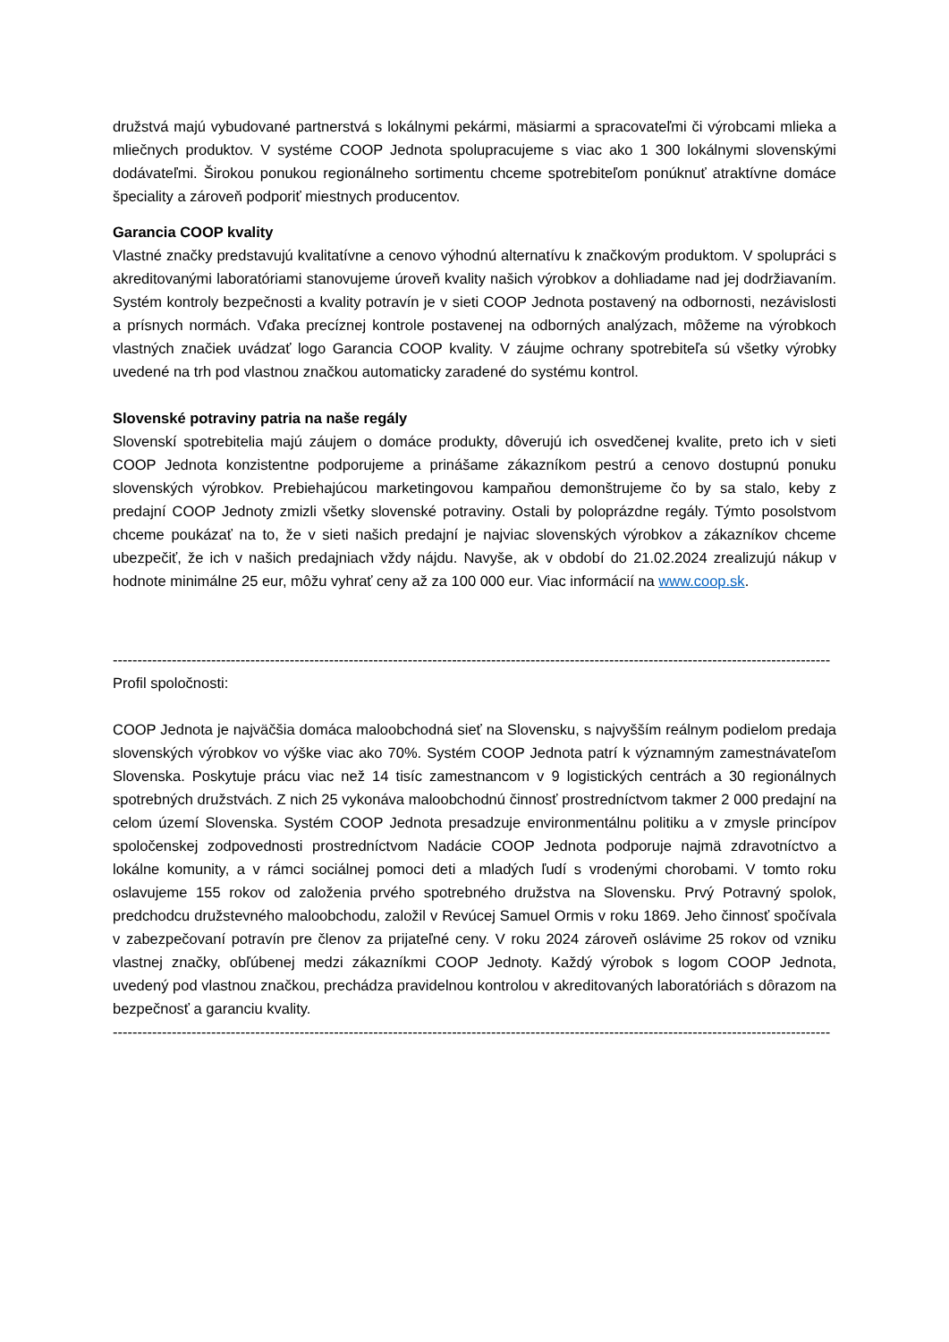družstvá majú vybudované partnerstvá s lokálnymi pekármi, mäsiarmi a spracovateľmi či výrobcami mlieka a mliečnych produktov. V systéme COOP Jednota spolupracujeme s viac ako 1 300 lokálnymi slovenskými dodávateľmi. Širokou ponukou regionálneho sortimentu chceme spotrebiteľom ponúknuť atraktívne domáce špeciality a zároveň podporiť miestnych producentov.
Garancia COOP kvality
Vlastné značky predstavujú kvalitatívne a cenovo výhodnú alternatívu k značkovým produktom. V spolupráci s akreditovanými laboratóriami stanovujeme úroveň kvality našich výrobkov a dohliadame nad jej dodržiavaním. Systém kontroly bezpečnosti a kvality potravín je v sieti COOP Jednota postavený na odbornosti, nezávislosti a prísnych normách. Vďaka precíznej kontrole postavenej na odborných analýzach, môžeme na výrobkoch vlastných značiek uvádzať logo Garancia COOP kvality. V záujme ochrany spotrebiteľa sú všetky výrobky uvedené na trh pod vlastnou značkou automaticky zaradené do systému kontrol.
Slovenské potraviny patria na naše regály
Slovenskí spotrebitelia majú záujem o domáce produkty, dôverujú ich osvedčenej kvalite, preto ich v sieti COOP Jednota konzistentne podporujeme a prinášame zákazníkom pestrú a cenovo dostupnú ponuku slovenských výrobkov. Prebiehajúcou marketingovou kampaňou demonštrujeme čo by sa stalo, keby z predajní COOP Jednoty zmizli všetky slovenské potraviny. Ostali by poloprázdne regály. Týmto posolstvom chceme poukázať na to, že v sieti našich predajní je najviac slovenských výrobkov a zákazníkov chceme ubezpečiť, že ich v našich predajniach vždy nájdu. Navyše, ak v období do 21.02.2024 zrealizujú nákup v hodnote minimálne 25 eur, môžu vyhrať ceny až za 100 000 eur. Viac informácií na www.coop.sk.
--------------------------------------------------------------------------------------------------------------------------------------------------
Profil spoločnosti:
COOP Jednota je najväčšia domáca maloobchodná sieť na Slovensku, s najvyšším reálnym podielom predaja slovenských výrobkov vo výške viac ako 70%. Systém COOP Jednota patrí k významným zamestnávateľom Slovenska. Poskytuje prácu viac než 14 tisíc zamestnancom v 9 logistických centrách a 30 regionálnych spotrebných družstvách. Z nich 25 vykonáva maloobchodnú činnosť prostredníctvom takmer 2 000 predajní na celom území Slovenska. Systém COOP Jednota presadzuje environmentálnu politiku a v zmysle princípov spoločenskej zodpovednosti prostredníctvom Nadácie COOP Jednota podporuje najmä zdravotníctvo a lokálne komunity, a v rámci sociálnej pomoci deti a mladých ľudí s vrodenými chorobami. V tomto roku oslavujeme 155 rokov od založenia prvého spotrebného družstva na Slovensku. Prvý Potravný spolok, predchodcu družstevného maloobchodu, založil v Revúcej Samuel Ormis v roku 1869. Jeho činnosť spočívala v zabezpečovaní potravín pre členov za prijateľné ceny. V roku 2024 zároveň oslávime 25 rokov od vzniku vlastnej značky, obľúbenej medzi zákazníkmi COOP Jednoty. Každý výrobok s logom COOP Jednota, uvedený pod vlastnou značkou, prechádza pravidelnou kontrolou v akreditovaných laboratóriách s dôrazom na bezpečnosť a garanciu kvality.
--------------------------------------------------------------------------------------------------------------------------------------------------